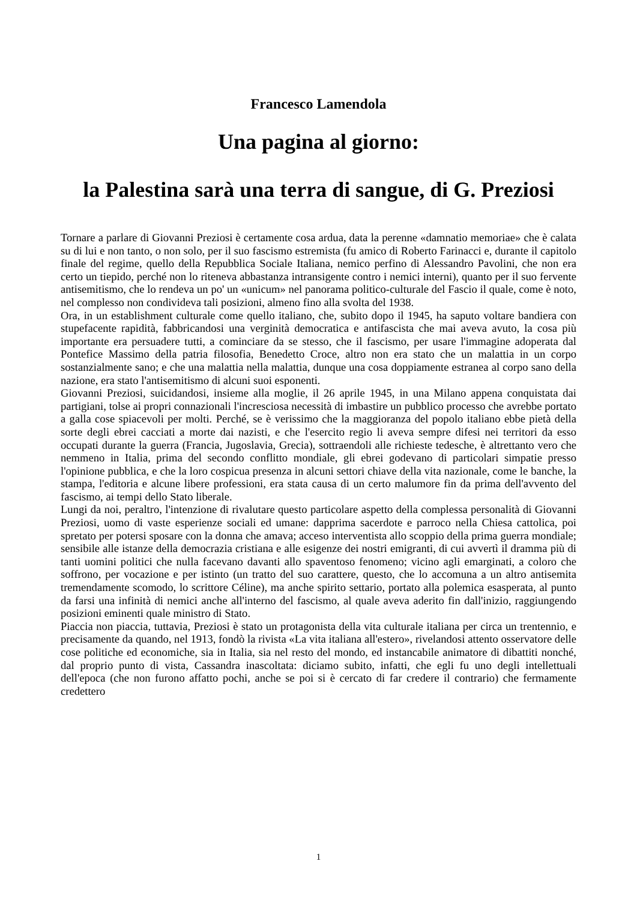Francesco Lamendola
Una pagina al giorno:
la Palestina sarà una terra di sangue, di G. Preziosi
Tornare a parlare di Giovanni Preziosi è certamente cosa ardua, data la perenne «damnatio memoriae» che è calata su di lui e non tanto, o non solo, per il suo fascismo estremista (fu amico di Roberto Farinacci e, durante il capitolo finale del regime, quello della Repubblica Sociale Italiana, nemico perfino di Alessandro Pavolini, che non era certo un tiepido, perché non lo riteneva abbastanza intransigente contro i nemici interni), quanto per il suo fervente antisemitismo, che lo rendeva un po' un «unicum» nel panorama politico-culturale del Fascio il quale, come è noto, nel complesso non condivideva tali posizioni, almeno fino alla svolta del 1938.
Ora, in un establishment culturale come quello italiano, che, subito dopo il 1945, ha saputo voltare bandiera con stupefacente rapidità, fabbricandosi una verginità democratica e antifascista che mai aveva avuto, la cosa più importante era persuadere tutti, a cominciare da se stesso, che il fascismo, per usare l'immagine adoperata dal Pontefice Massimo della patria filosofia, Benedetto Croce, altro non era stato che un malattia in un corpo sostanzialmente sano; e che una malattia nella malattia, dunque una cosa doppiamente estranea al corpo sano della nazione, era stato l'antisemitismo di alcuni suoi esponenti.
Giovanni Preziosi, suicidandosi, insieme alla moglie, il 26 aprile 1945, in una Milano appena conquistata dai partigiani, tolse ai propri connazionali l'incresciosa necessità di imbastire un pubblico processo che avrebbe portato a galla cose spiacevoli per molti. Perché, se è verissimo che la maggioranza del popolo italiano ebbe pietà della sorte degli ebrei cacciati a morte dai nazisti, e che l'esercito regio li aveva sempre difesi nei territori da esso occupati durante la guerra (Francia, Jugoslavia, Grecia), sottraendoli alle richieste tedesche, è altrettanto vero che nemmeno in Italia, prima del secondo conflitto mondiale, gli ebrei godevano di particolari simpatie presso l'opinione pubblica, e che la loro cospicua presenza in alcuni settori chiave della vita nazionale, come le banche, la stampa, l'editoria e alcune libere professioni, era stata causa di un certo malumore fin da prima dell'avvento del fascismo, ai tempi dello Stato liberale.
Lungi da noi, peraltro, l'intenzione di rivalutare questo particolare aspetto della complessa personalità di Giovanni Preziosi, uomo di vaste esperienze sociali ed umane: dapprima sacerdote e parroco nella Chiesa cattolica, poi spretato per potersi sposare con la donna che amava; acceso interventista allo scoppio della prima guerra mondiale; sensibile alle istanze della democrazia cristiana e alle esigenze dei nostri emigranti, di cui avvertì il dramma più di tanti uomini politici che nulla facevano davanti allo spaventoso fenomeno; vicino agli emarginati, a coloro che soffrono, per vocazione e per istinto (un tratto del suo carattere, questo, che lo accomuna a un altro antisemita tremendamente scomodo, lo scrittore Céline), ma anche spirito settario, portato alla polemica esasperata, al punto da farsi una infinità di nemici anche all'interno del fascismo, al quale aveva aderito fin dall'inizio, raggiungendo posizioni eminenti quale ministro di Stato.
Piaccia non piaccia, tuttavia, Preziosi è stato un protagonista della vita culturale italiana per circa un trentennio, e precisamente da quando, nel 1913, fondò la rivista «La vita italiana all'estero», rivelandosi attento osservatore delle cose politiche ed economiche, sia in Italia, sia nel resto del mondo, ed instancabile animatore di dibattiti nonché, dal proprio punto di vista, Cassandra inascoltata: diciamo subito, infatti, che egli fu uno degli intellettuali dell'epoca (che non furono affatto pochi, anche se poi si è cercato di far credere il contrario) che fermamente credettero
1